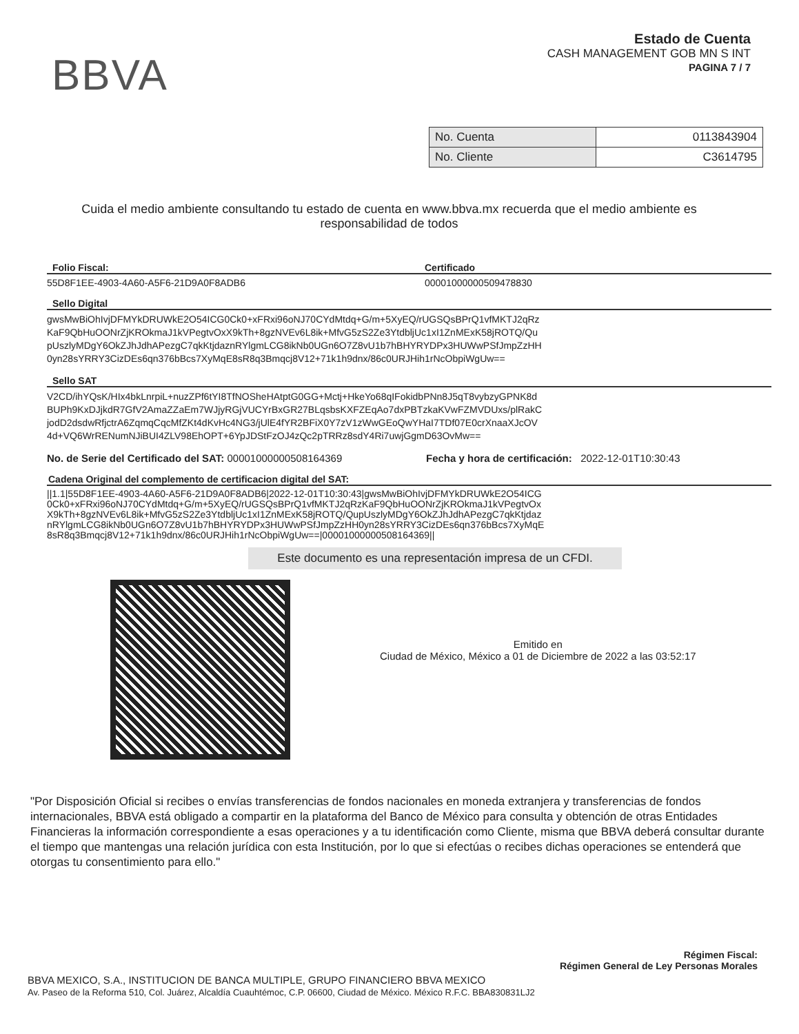BBVA
Estado de Cuenta
CASH MANAGEMENT GOB MN S INT
PAGINA 7 / 7
| No. Cuenta | 0113843904 |
| No. Cliente | C3614795 |
Cuida el medio ambiente consultando tu estado de cuenta en www.bbva.mx recuerda que el medio ambiente es responsabilidad de todos
Folio Fiscal: Certificado
55D8F1EE-4903-4A60-A5F6-21D9A0F8ADB6 00001000000509478830
Sello Digital
gwsMwBiOhIvjDFMYkDRUWkE2O54ICG0Ck0+xFRxi96oNJ70CYdMtdq+G/m+5XyEQ/rUGSQsBPrQ1vfMKTJ2qRz
KaF9QbHuOONrZjKROkmaJ1kVPegtvOxX9kTh+8gzNVEv6L8ik+MfvG5zS2Ze3YtdbljUc1xI1ZnMExK58jROTQ/Qu
pUszlyMDgY6OkZJhJdhAPezgC7qkKtjdaznRYlgmLCG8ikNb0UGn6O7Z8vU1b7hBHYRYDPx3HUWwPSfJmpZzHH
0yn28sYRRY3CizDEs6qn376bBcs7XyMqE8sR8q3Bmqcj8V12+71k1h9dnx/86c0URJHih1rNcObpiWgUw==
Sello SAT
V2CD/ihYQsK/HIx4bkLnrpiL+nuzZPf6tYI8TfNOSheHAtptG0GG+Mctj+HkeYo68qIFokidbPNn8J5qT8vybzyGPNK8d
BUPh9KxDJjkdR7GfV2AmaZZaEm7WJjyRGjVUCYrBxGR27BLqsbsKXFZEqAo7dxPBTzkaKVwFZMVDUxs/plRakC
jodD2dsdwRfjctrA6ZqmqCqcMfZKt4dKvHc4NG3/jUlE4fYR2BFiX0Y7zV1zWwGEoQwYHaI7TDf07E0crXnaaXJcOV
4d+VQ6WrRENumNJiBUI4ZLV98EhOPT+6YpJDStFzOJ4zQc2pTRRz8sdY4Ri7uwjGgmD63OvMw==
No. de Serie del Certificado del SAT: 00001000000508164369 Fecha y hora de certificación: 2022-12-01T10:30:43
Cadena Original del complemento de certificacion digital del SAT:
||1.1|55D8F1EE-4903-4A60-A5F6-21D9A0F8ADB6|2022-12-01T10:30:43|gwsMwBiOhIvjDFMYkDRUWkE2O54ICG
0Ck0+xFRxi96oNJ70CYdMtdq+G/m+5XyEQ/rUGSQsBPrQ1vfMKTJ2qRzKaF9QbHuOONrZjKROkmaJ1kVPegtvOx
X9kTh+8gzNVEv6L8ik+MfvG5zS2Ze3YtdbljUc1xI1ZnMExK58jROTQ/QupUszlyMDgY6OkZJhJdhAPezgC7qkKtjdaz
nRYlgmLCG8ikNb0UGn6O7Z8vU1b7hBHYRYDPx3HUWwPSfJmpZzHH0yn28sYRRY3CizDEs6qn376bBcs7XyMqE
8sR8q3Bmqcj8V12+71k1h9dnx/86c0URJHih1rNcObpiWgUw==|00001000000508164369||
Este documento es una representación impresa de un CFDI.
Emitido en
Ciudad de México, México a 01 de Diciembre de 2022 a las 03:52:17
"Por Disposición Oficial si recibes o envías transferencias de fondos nacionales en moneda extranjera y transferencias de fondos internacionales, BBVA está obligado a compartir en la plataforma del Banco de México para consulta y obtención de otras Entidades Financieras la información correspondiente a esas operaciones y a tu identificación como Cliente, misma que BBVA deberá consultar durante el tiempo que mantengas una relación jurídica con esta Institución, por lo que si efectúas o recibes dichas operaciones se entenderá que otorgas tu consentimiento para ello."
Régimen Fiscal:
Régimen General de Ley Personas Morales
BBVA MEXICO, S.A., INSTITUCION DE BANCA MULTIPLE, GRUPO FINANCIERO BBVA MEXICO
Av. Paseo de la Reforma 510, Col. Juárez, Alcaldía Cuauhtémoc, C.P. 06600, Ciudad de México. México R.F.C. BBA830831LJ2